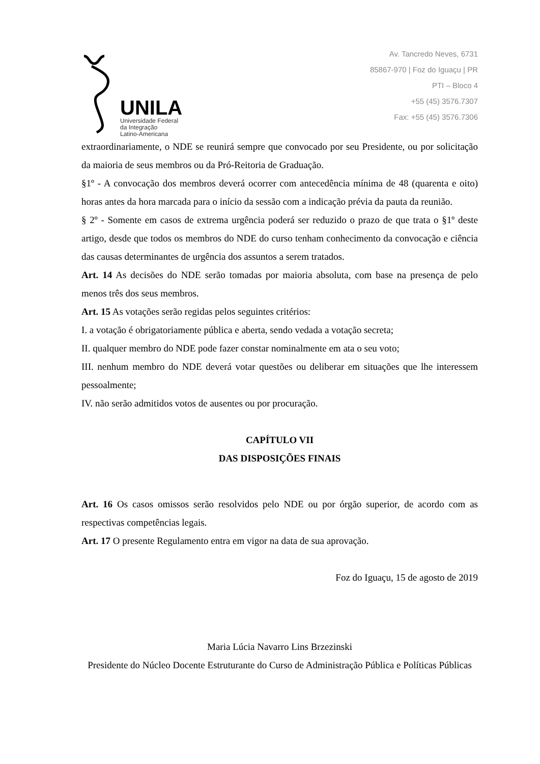UNILA
Universidade Federal
da Integração
Latino-Americana
Av. Tancredo Neves, 6731
85867-970 | Foz do Iguaçu | PR
PTI – Bloco 4
+55 (45) 3576.7307
Fax: +55 (45) 3576.7306
extraordinariamente, o NDE se reunirá sempre que convocado por seu Presidente, ou por solicitação da maioria de seus membros ou da Pró-Reitoria de Graduação.
§1º - A convocação dos membros deverá ocorrer com antecedência mínima de 48 (quarenta e oito) horas antes da hora marcada para o início da sessão com a indicação prévia da pauta da reunião.
§ 2º - Somente em casos de extrema urgência poderá ser reduzido o prazo de que trata o §1º deste artigo, desde que todos os membros do NDE do curso tenham conhecimento da convocação e ciência das causas determinantes de urgência dos assuntos a serem tratados.
Art. 14 As decisões do NDE serão tomadas por maioria absoluta, com base na presença de pelo menos três dos seus membros.
Art. 15 As votações serão regidas pelos seguintes critérios:
I. a votação é obrigatoriamente pública e aberta, sendo vedada a votação secreta;
II. qualquer membro do NDE pode fazer constar nominalmente em ata o seu voto;
III. nenhum membro do NDE deverá votar questões ou deliberar em situações que lhe interessem pessoalmente;
IV. não serão admitidos votos de ausentes ou por procuração.
CAPÍTULO VII
DAS DISPOSIÇÕES FINAIS
Art. 16 Os casos omissos serão resolvidos pelo NDE ou por órgão superior, de acordo com as respectivas competências legais.
Art. 17 O presente Regulamento entra em vigor na data de sua aprovação.
Foz do Iguaçu, 15 de agosto de 2019
Maria Lúcia Navarro Lins Brzezinski
Presidente do Núcleo Docente Estruturante do Curso de Administração Pública e Políticas Públicas